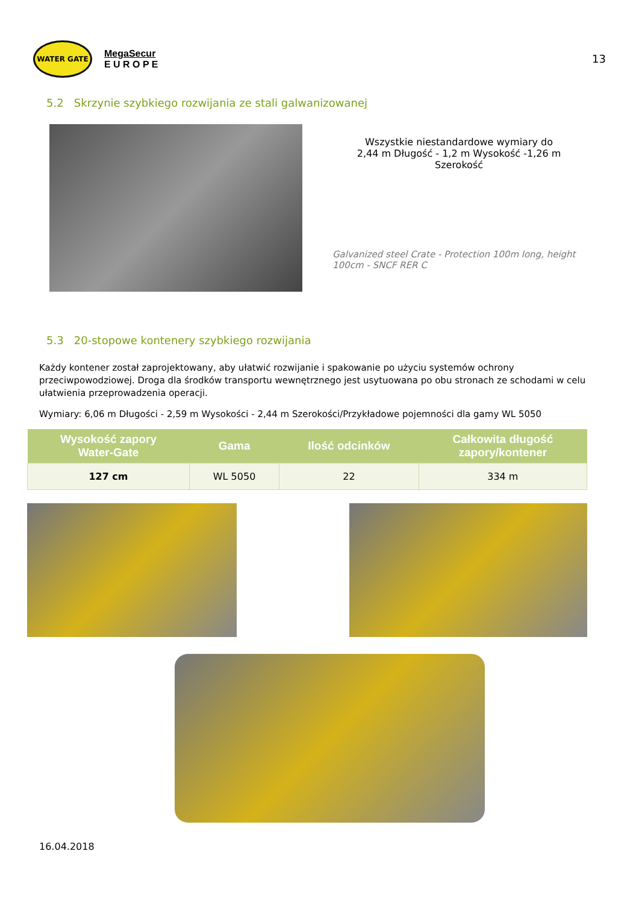WATER GATE
MegaSecur
E U R O P E
13
5.2 Skrzynie szybkiego rozwijania ze stali galwanizowanej
Wszystkie niestandardowe wymiary do
2,44 m Długość - 1,2 m Wysokość -1,26 m Szerokość
Galvanized steel Crate - Protection 100m long, height 100cm - SNCF RER C
5.3 20-stopowe kontenery szybkiego rozwijania
Każdy kontener został zaprojektowany, aby ułatwić rozwijanie i spakowanie po użyciu systemów ochrony przeciwpowodziowej. Droga dla środków transportu wewnętrznego jest usytuowana po obu stronach ze schodami w celu ułatwienia przeprowadzenia operacji.
Wymiary: 6,06 m Długości - 2,59 m Wysokości - 2,44 m Szerokości/Przykładowe pojemności dla gamy WL 5050
| Wysokość zapory Water-Gate | Gama | Ilość odcinków | Całkowita długość zapory/kontener |
| --- | --- | --- | --- |
| 127 cm | WL 5050 | 22 | 334 m |
16.04.2018